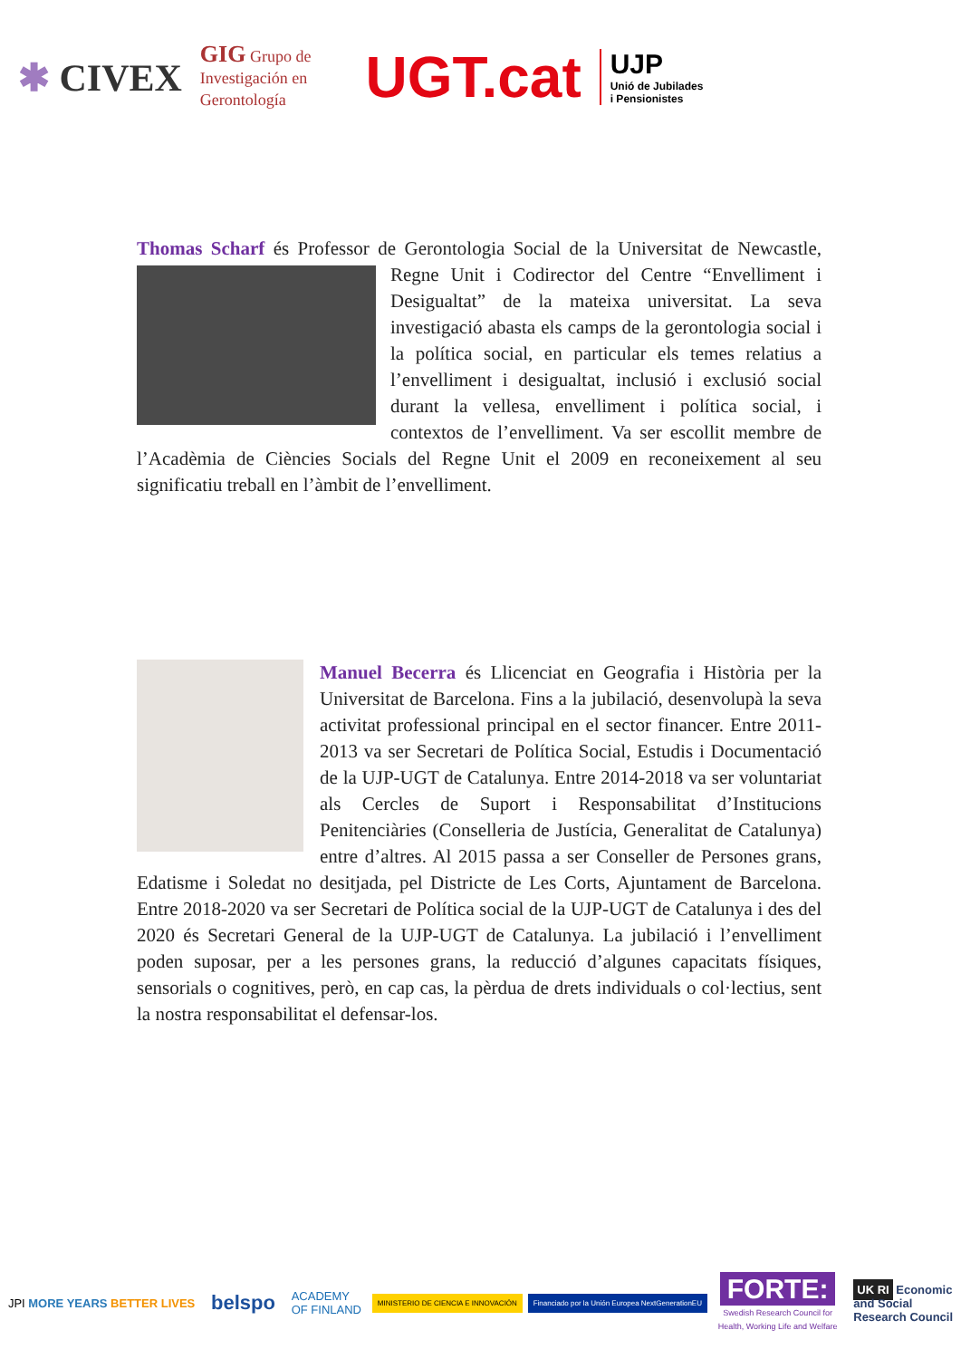✱ CIVEX
GIG Grupo de
Investigación en
Gerontología
UGT.cat
UJP
Unió de Jubilades
i Pensionistes
Thomas Scharf és Professor de Gerontologia Social de la Universitat de Newcastle, Regne Unit i Codirector del Centre “Envelliment i Desigualtat” de la mateixa universitat. La seva investigació abasta els camps de la gerontologia social i la política social, en particular els temes relatius a l’envelliment i desigualtat, inclusió i exclusió social durant la vellesa, envelliment i política social, i contextos de l’envelliment. Va ser escollit membre de l’Acadèmia de Ciències Socials del Regne Unit el 2009 en reconeixement al seu significatiu treball en l’àmbit de l’envelliment.
Manuel Becerra és Llicenciat en Geografia i Història per la Universitat de Barcelona. Fins a la jubilació, desenvolupà la seva activitat professional principal en el sector financer. Entre 2011-2013 va ser Secretari de Política Social, Estudis i Documentació de la UJP-UGT de Catalunya. Entre 2014-2018 va ser voluntariat als Cercles de Suport i Responsabilitat d’Institucions Penitenciàries (Conselleria de Justícia, Generalitat de Catalunya) entre d’altres. Al 2015 passa a ser Conseller de Persones grans, Edatisme i Soledat no desitjada, pel Districte de Les Corts, Ajuntament de Barcelona. Entre 2018-2020 va ser Secretari de Política social de la UJP-UGT de Catalunya i des del 2020 és Secretari General de la UJP-UGT de Catalunya. La jubilació i l’envelliment poden suposar, per a les persones grans, la reducció d’algunes capacitats físiques, sensorials o cognitives, però, en cap cas, la pèrdua de drets individuals o col·lectius, sent la nostra responsabilitat el defensar-los.
JPI MORE YEARS BETTER LIVES
belspo
ACADEMY
OF FINLAND
MINISTERIO DE CIENCIA E INNOVACIÓN
Financiado por la Unión Europea NextGenerationEU
FORTE:
Swedish Research Council for
Health, Working Life and Welfare
UK RI Economic
and Social
Research Council